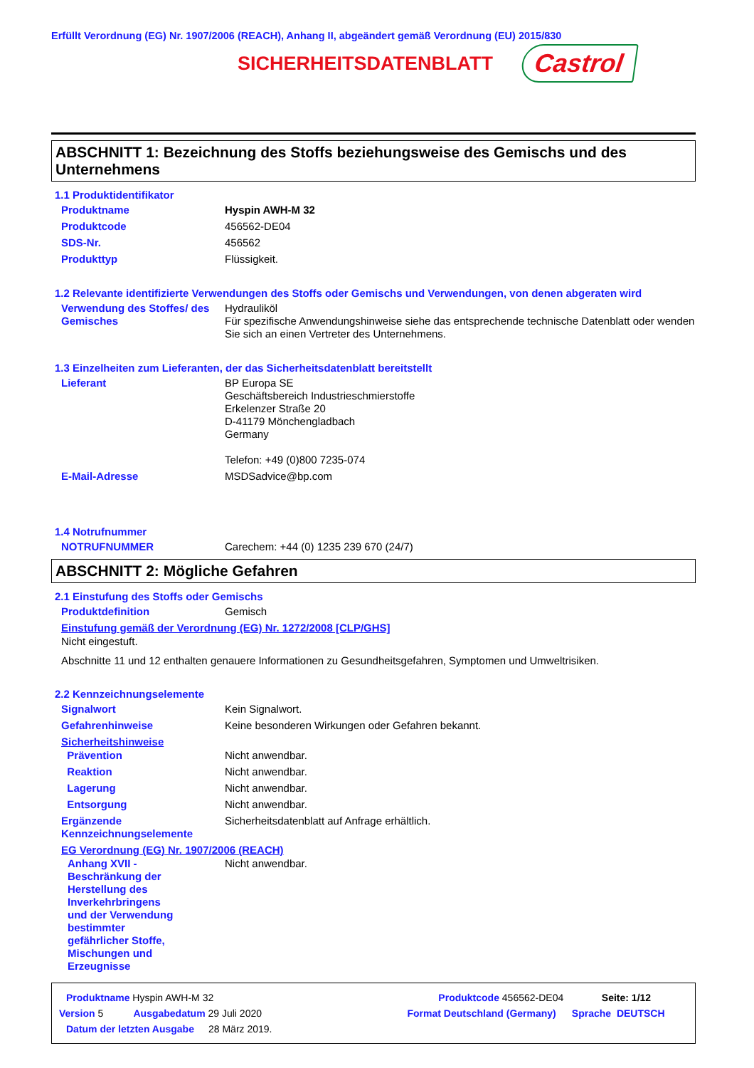Erfüllt Verordnung (EG) Nr. 1907/2006 (REACH), Anhang II, abgeändert gemäß Verordnung (EU) 2015/830
SICHERHEITSDATENBLATT
Castrol
ABSCHNITT 1: Bezeichnung des Stoffs beziehungsweise des Gemischs und des Unternehmens
1.1 Produktidentifikator
Produktname Hyspin AWH-M 32
Produktcode 456562-DE04
SDS-Nr. 456562
Produkttyp Flüssigkeit.
1.2 Relevante identifizierte Verwendungen des Stoffs oder Gemischs und Verwendungen, von denen abgeraten wird
Verwendung des Stoffes/ des Gemisches
Hydrauliköl
Für spezifische Anwendungshinweise siehe das entsprechende technische Datenblatt oder wenden Sie sich an einen Vertreter des Unternehmens.
1.3 Einzelheiten zum Lieferanten, der das Sicherheitsdatenblatt bereitstellt
Lieferant BP Europa SE
Geschäftsbereich Industrieschmierstoffe
Erkelenzer Straße 20
D-41179 Mönchengladbach
Germany
Telefon: +49 (0)800 7235-074
E-Mail-Adresse MSDSadvice@bp.com
1.4 Notrufnummer
NOTRUFNUMMER Carechem: +44 (0) 1235 239 670 (24/7)
ABSCHNITT 2: Mögliche Gefahren
2.1 Einstufung des Stoffs oder Gemischs
Produktdefinition Gemisch
Einstufung gemäß der Verordnung (EG) Nr. 1272/2008 [CLP/GHS]
Nicht eingestuft.
Abschnitte 11 und 12 enthalten genauere Informationen zu Gesundheitsgefahren, Symptomen und Umweltrisiken.
2.2 Kennzeichnungselemente
Signalwort Kein Signalwort.
Gefahrenhinweise Keine besonderen Wirkungen oder Gefahren bekannt.
Sicherheitshinweise
Prävention Nicht anwendbar.
Reaktion Nicht anwendbar.
Lagerung Nicht anwendbar.
Entsorgung Nicht anwendbar.
Ergänzende Kennzeichnungselemente
Sicherheitsdatenblatt auf Anfrage erhältlich.
EG Verordnung (EG) Nr. 1907/2006 (REACH)
Anhang XVII - Beschränkung der Herstellung des Inverkehrbringens und der Verwendung bestimmter gefährlicher Stoffe, Mischungen und Erzeugnisse
Nicht anwendbar.
Produktname Hyspin AWH-M 32 Produktcode 456562-DE04 Seite: 1/12
Version 5 Ausgabedatum 29 Juli 2020 Format Deutschland (Germany) Sprache DEUTSCH
Datum der letzten Ausgabe 28 März 2019.